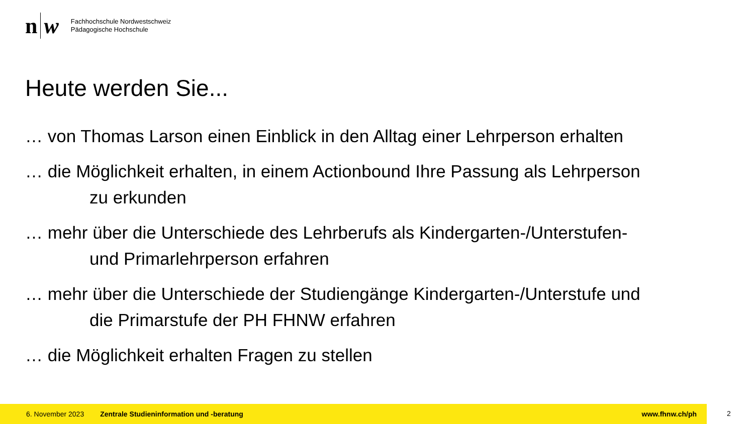n w
Fachhochschule Nordwestschweiz
Pädagogische Hochschule
Heute werden Sie...
… von Thomas Larson einen Einblick in den Alltag einer Lehrperson erhalten
… die Möglichkeit erhalten, in einem Actionbound Ihre Passung als Lehrperson
zu erkunden
… mehr über die Unterschiede des Lehrberufs als Kindergarten-/Unterstufen-
und Primarlehrperson erfahren
… mehr über die Unterschiede der Studiengänge Kindergarten-/Unterstufe und
die Primarstufe der PH FHNW erfahren
… die Möglichkeit erhalten Fragen zu stellen
6. November 2023 Zentrale Studieninformation und -beratung www.fhnw.ch/ph
2